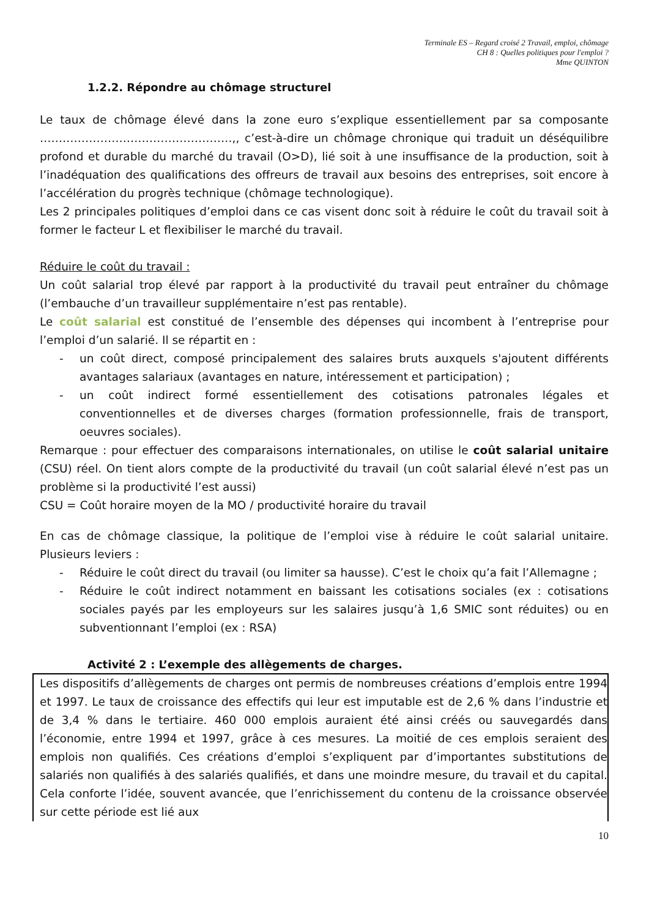Terminale ES – Regard croisé 2 Travail, emploi, chômage
CH 8 : Quelles politiques pour l'emploi ?
Mme QUINTON
1.2.2. Répondre au chômage structurel
Le taux de chômage élevé dans la zone euro s’explique essentiellement par sa composante ……………………………………………,, c’est-à-dire un chômage chronique qui traduit un déséquilibre profond et durable du marché du travail (O>D), lié soit à une insuffisance de la production, soit à l’inadéquation des qualifications des offreurs de travail aux besoins des entreprises, soit encore à l’accélération du progrès technique (chômage technologique).
Les 2 principales politiques d’emploi dans ce cas visent donc soit à réduire le coût du travail soit à former le facteur L et flexibiliser le marché du travail.
Réduire le coût du travail :
Un coût salarial trop élevé par rapport à la productivité du travail peut entraîner du chômage (l’embauche d’un travailleur supplémentaire n’est pas rentable).
Le coût salarial est constitué de l’ensemble des dépenses qui incombent à l’entreprise pour l’emploi d’un salarié. Il se répartit en :
- un coût direct, composé principalement des salaires bruts auxquels s'ajoutent différents avantages salariaux (avantages en nature, intéressement et participation) ;
- un coût indirect formé essentiellement des cotisations patronales légales et conventionnelles et de diverses charges (formation professionnelle, frais de transport, oeuvres sociales).
Remarque : pour effectuer des comparaisons internationales, on utilise le coût salarial unitaire (CSU) réel. On tient alors compte de la productivité du travail (un coût salarial élevé n’est pas un problème si la productivité l’est aussi)
CSU = Coût horaire moyen de la MO / productivité horaire du travail
En cas de chômage classique, la politique de l’emploi vise à réduire le coût salarial unitaire. Plusieurs leviers :
- Réduire le coût direct du travail (ou limiter sa hausse). C’est le choix qu’a fait l’Allemagne ;
- Réduire le coût indirect notamment en baissant les cotisations sociales (ex : cotisations sociales payés par les employeurs sur les salaires jusqu’à 1,6 SMIC sont réduites) ou en subventionnant l’emploi (ex : RSA)
Activité 2 : L’exemple des allègements de charges.
Les dispositifs d’allègements de charges ont permis de nombreuses créations d’emplois entre 1994 et 1997. Le taux de croissance des effectifs qui leur est imputable est de 2,6 % dans l’industrie et de 3,4 % dans le tertiaire. 460 000 emplois auraient été ainsi créés ou sauvegardés dans l’économie, entre 1994 et 1997, grâce à ces mesures. La moitié de ces emplois seraient des emplois non qualifiés. Ces créations d’emploi s’expliquent par d’importantes substitutions de salariés non qualifiés à des salariés qualifiés, et dans une moindre mesure, du travail et du capital. Cela conforte l’idée, souvent avancée, que l’enrichissement du contenu de la croissance observée sur cette période est lié aux
10